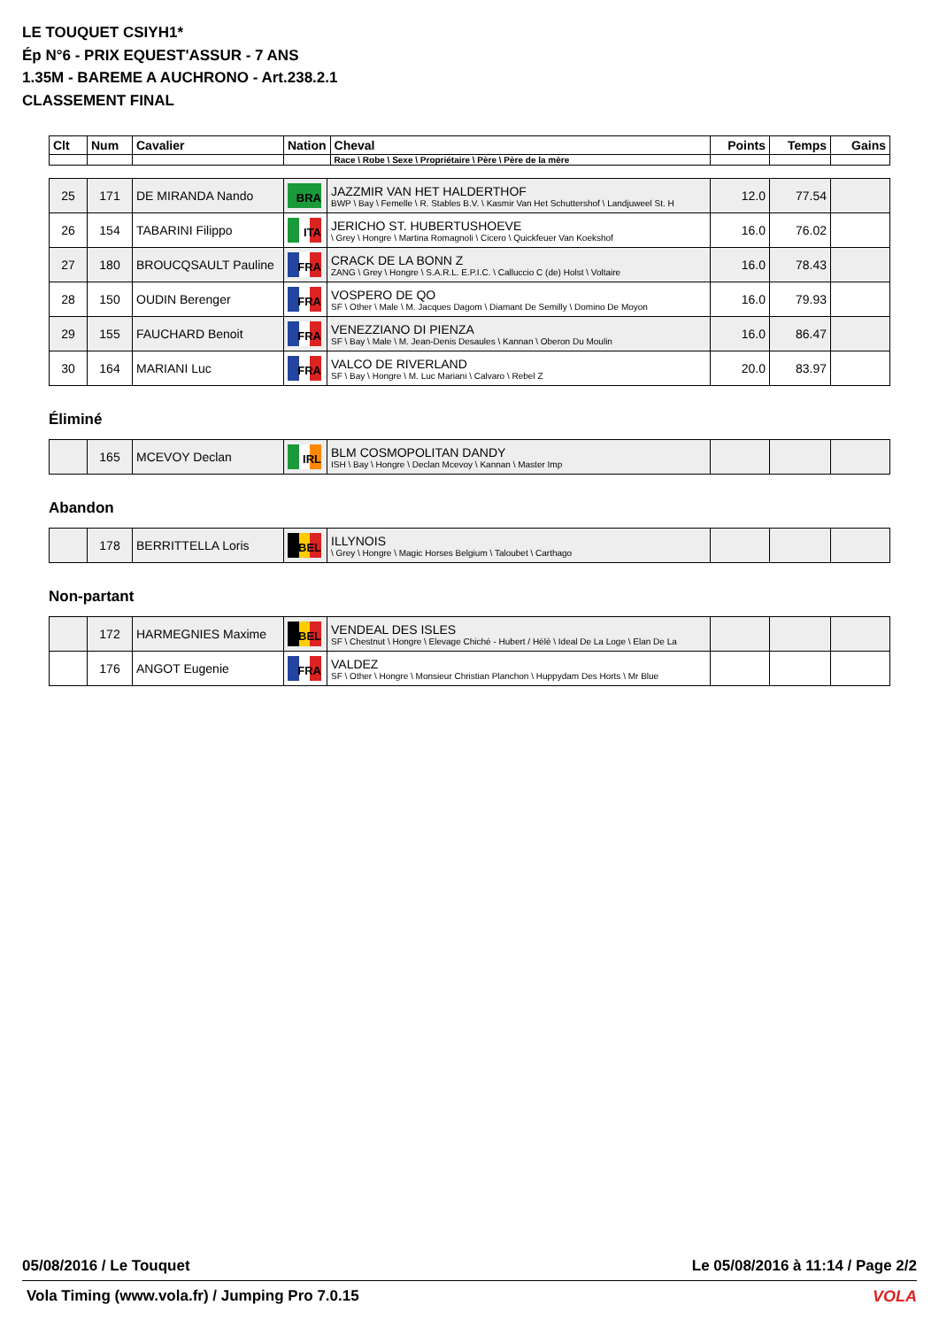LE TOUQUET CSIYH1*
Ép N°6 - PRIX EQUEST'ASSUR - 7 ANS
1.35M - BAREME A AUCHRONO - Art.238.2.1
CLASSEMENT FINAL
| Clt | Num | Cavalier | Nation | Cheval | Points | Temps | Gains |
| --- | --- | --- | --- | --- | --- | --- | --- |
| | | | | Race \ Robe \ Sexe \ Propriétaire \ Père \ Père de la mère | | | |
| 25 | 171 | DE MIRANDA Nando | BRA | JAZZMIR VAN HET HALDERTHOF BWP \ Bay \ Femelle \ R. Stables B.V. \ Kasmir Van Het Schuttershof \ Landjuweel St. H | 12.0 | 77.54 | |
| 26 | 154 | TABARINI Filippo | ITA | JERICHO ST. HUBERTUSHOEVE \ Grey \ Hongre \ Martina Romagnoli \ Cicero \ Quickfeuer Van Koekshof | 16.0 | 76.02 | |
| 27 | 180 | BROUCQSAULT Pauline | FRA | CRACK DE LA BONN Z ZANG \ Grey \ Hongre \ S.A.R.L. E.P.I.C. \ Calluccio C (de) Holst \ Voltaire | 16.0 | 78.43 | |
| 28 | 150 | OUDIN Berenger | FRA | VOSPERO DE QO SF \ Other \ Male \ M. Jacques Dagom \ Diamant De Semilly \ Domino De Moyon | 16.0 | 79.93 | |
| 29 | 155 | FAUCHARD Benoit | FRA | VENEZZIANO DI PIENZA SF \ Bay \ Male \ M. Jean-Denis Desaules \ Kannan \ Oberon Du Moulin | 16.0 | 86.47 | |
| 30 | 164 | MARIANI Luc | FRA | VALCO DE RIVERLAND SF \ Bay \ Hongre \ M. Luc Mariani \ Calvaro \ Rebel Z | 20.0 | 83.97 | |
Éliminé
| | 165 | MCEVOY Declan | IRL | BLM COSMOPOLITAN DANDY ISH \ Bay \ Hongre \ Declan Mcevoy \ Kannan \ Master Imp | | | |
Abandon
| | 178 | BERRITTELLA Loris | BEL | ILLYNOIS \ Grey \ Hongre \ Magic Horses Belgium \ Taloubet \ Carthago | | | |
Non-partant
| | 172 | HARMEGNIES Maxime | BEL | VENDEAL DES ISLES SF \ Chestnut \ Hongre \ Elevage Chiché - Hubert / Hélè \ Ideal De La Loge \ Elan De La | | | |
| | 176 | ANGOT Eugenie | FRA | VALDEZ SF \ Other \ Hongre \ Monsieur Christian Planchon \ Huppydam Des Horts \ Mr Blue | | | |
05/08/2016 / Le Touquet Le 05/08/2016 à 11:14 / Page 2/2
Vola Timing (www.vola.fr) / Jumping Pro 7.0.15
VOLA